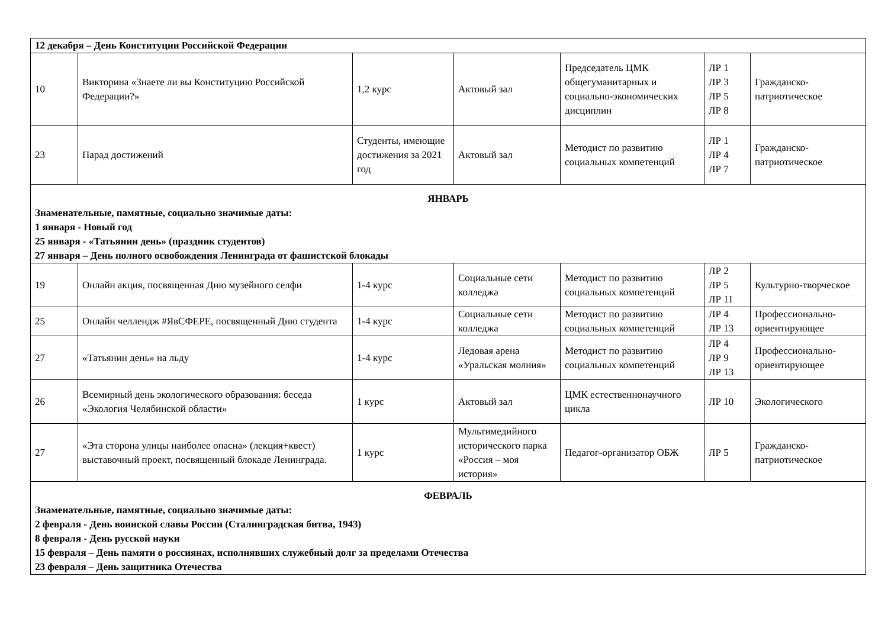| 12 декабря – День Конституции Российской Федерации | | | | | | |
| 10 | Викторина «Знаете ли вы Конституцию Российской Федерации?» | 1,2 курс | Актовый зал | Председатель ЦМК общегуманитарных и социально-экономических дисциплин | ЛР 1 ЛР 3 ЛР 5 ЛР 8 | Гражданско-патриотическое |
| 23 | Парад достижений | Студенты, имеющие достижения за 2021 год | Актовый зал | Методист по развитию социальных компетенций | ЛР 1 ЛР 4 ЛР 7 | Гражданско-патриотическое |
| ЯНВАРЬ Знаменательные, памятные, социально значимые даты: 1 января - Новый год 25 января - «Татьянин день» (праздник студентов) 27 января – День полного освобождения Ленинграда от фашистской блокады | | | | | | |
| 19 | Онлайн акция, посвященная Дню музейного селфи | 1-4 курс | Социальные сети колледжа | Методист по развитию социальных компетенций | ЛР 2 ЛР 5 ЛР 11 | Культурно-творческое |
| 25 | Онлайн челлендж #ЯвСФЕРЕ, посвященный Дню студента | 1-4 курс | Социальные сети колледжа | Методист по развитию социальных компетенций | ЛР 4 ЛР 13 | Профессионально-ориентирующее |
| 27 | «Татьянин день» на льду | 1-4 курс | Ледовая арена «Уральская молния» | Методист по развитию социальных компетенций | ЛР 4 ЛР 9 ЛР 13 | Профессионально-ориентирующее |
| 26 | Всемирный день экологического образования: беседа «Экология Челябинской области» | 1 курс | Актовый зал | ЦМК естественнонаучного цикла | ЛР 10 | Экологического |
| 27 | «Эта сторона улицы наиболее опасна» (лекция+квест) выставочный проект, посвященный блокаде Ленинграда. | 1 курс | Мультимедийного исторического парка «Россия – моя история» | Педагог-организатор ОБЖ | ЛР 5 | Гражданско-патриотическое |
| ФЕВРАЛЬ Знаменательные, памятные, социально значимые даты: 2 февраля - День воинской славы России (Сталинградская битва, 1943) 8 февраля - День русской науки 15 февраля – День памяти о россиянах, исполнявших служебный долг за пределами Отечества 23 февраля – День защитника Отечества | | | | | | |